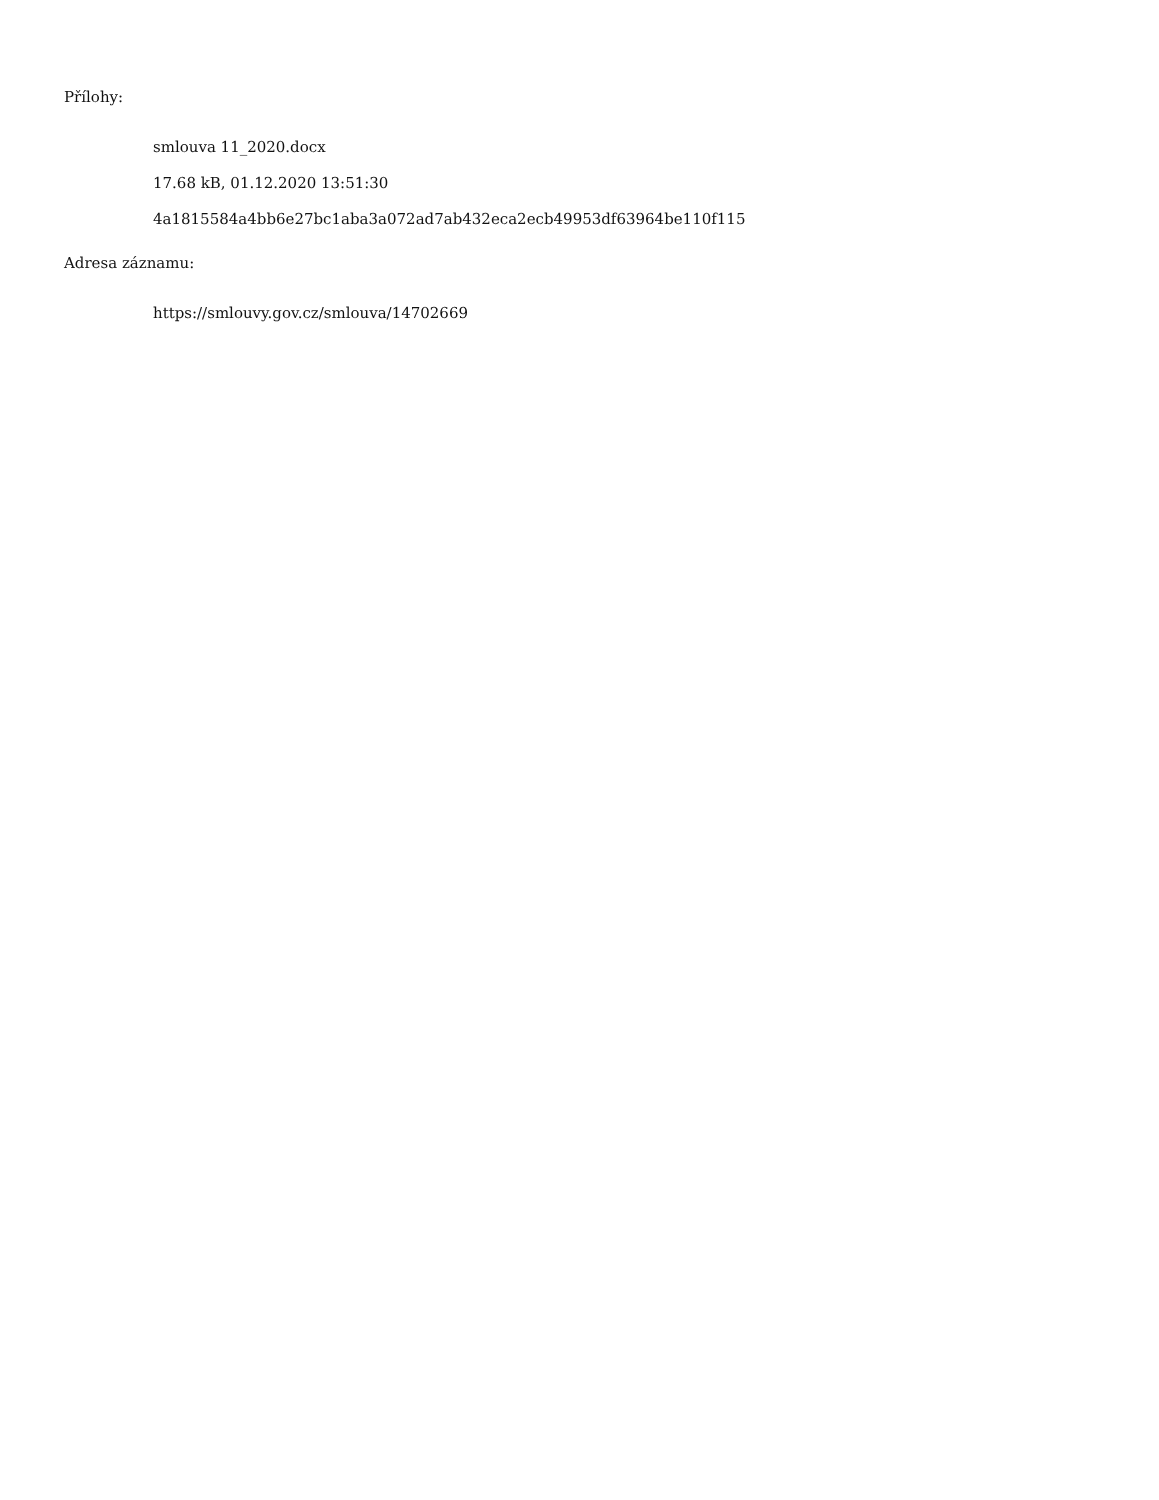Přílohy:
smlouva 11_2020.docx
17.68 kB, 01.12.2020 13:51:30
4a1815584a4bb6e27bc1aba3a072ad7ab432eca2ecb49953df63964be110f115
Adresa záznamu:
https://smlouvy.gov.cz/smlouva/14702669